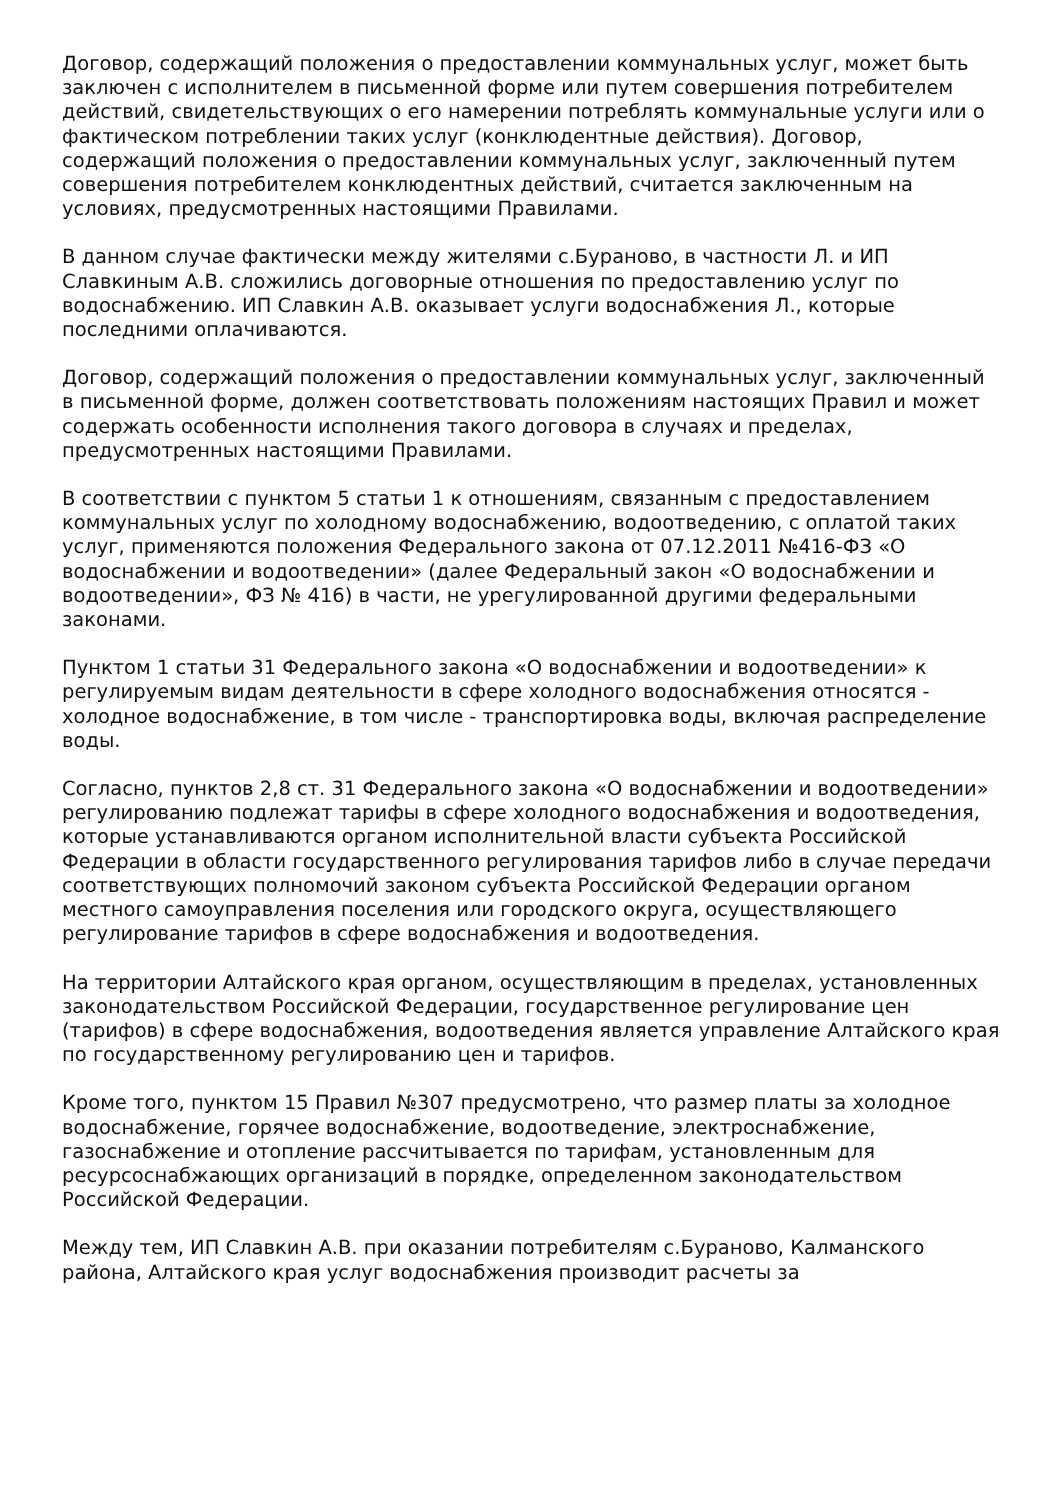Договор, содержащий положения о предоставлении коммунальных услуг, может быть заключен с исполнителем в письменной форме или путем совершения потребителем действий, свидетельствующих о его намерении потреблять коммунальные услуги или о фактическом потреблении таких услуг (конклюдентные действия). Договор, содержащий положения о предоставлении коммунальных услуг, заключенный путем совершения потребителем конклюдентных действий, считается заключенным на условиях, предусмотренных настоящими Правилами.
В данном случае фактически между жителями с.Бураново, в частности Л. и ИП Славкиным А.В. сложились договорные отношения по предоставлению услуг по водоснабжению. ИП Славкин А.В. оказывает услуги водоснабжения Л., которые последними оплачиваются.
Договор, содержащий положения о предоставлении коммунальных услуг, заключенный в письменной форме, должен соответствовать положениям настоящих Правил и может содержать особенности исполнения такого договора в случаях и пределах, предусмотренных настоящими Правилами.
В соответствии с пунктом 5 статьи 1 к отношениям, связанным с предоставлением коммунальных услуг по холодному водоснабжению, водоотведению, с оплатой таких услуг, применяются положения Федерального закона от 07.12.2011 №416-ФЗ «О водоснабжении и водоотведении» (далее Федеральный закон «О водоснабжении и водоотведении», ФЗ № 416) в части, не урегулированной другими федеральными законами.
Пунктом 1 статьи 31 Федерального закона «О водоснабжении и водоотведении» к регулируемым видам деятельности в сфере холодного водоснабжения относятся - холодное водоснабжение, в том числе - транспортировка воды, включая распределение воды.
Согласно, пунктов 2,8 ст. 31 Федерального закона «О водоснабжении и водоотведении» регулированию подлежат тарифы в сфере холодного водоснабжения и водоотведения, которые устанавливаются органом исполнительной власти субъекта Российской Федерации в области государственного регулирования тарифов либо в случае передачи соответствующих полномочий законом субъекта Российской Федерации органом местного самоуправления поселения или городского округа, осуществляющего регулирование тарифов в сфере водоснабжения и водоотведения.
На территории Алтайского края органом, осуществляющим в пределах, установленных законодательством Российской Федерации, государственное регулирование цен (тарифов) в сфере водоснабжения, водоотведения является управление Алтайского края по государственному регулированию цен и тарифов.
Кроме того, пунктом 15 Правил №307 предусмотрено, что размер платы за холодное водоснабжение, горячее водоснабжение, водоотведение, электроснабжение, газоснабжение и отопление рассчитывается по тарифам, установленным для ресурсоснабжающих организаций в порядке, определенном законодательством Российской Федерации.
Между тем, ИП Славкин А.В. при оказании потребителям с.Бураново, Калманского района, Алтайского края услуг водоснабжения производит расчеты за